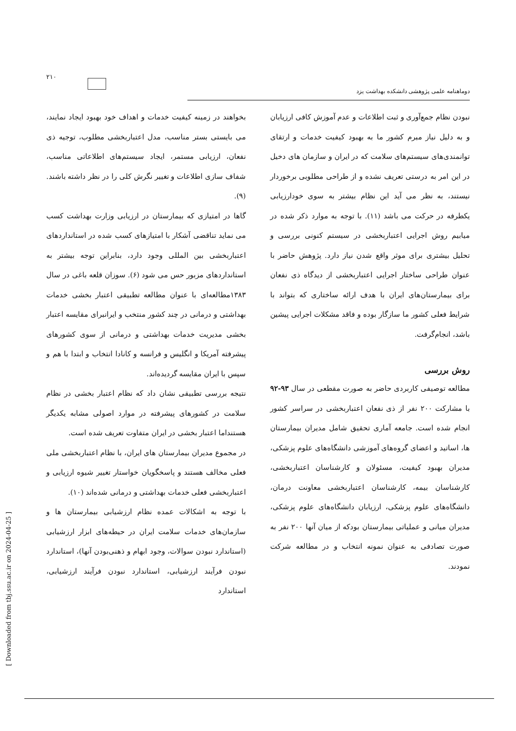۲۱۰
دوماهنامه علمی پژوهشی دانشکده بهداشت یزد
بخواهند در زمینه کیفیت خدمات و اهداف خود بهبود ایجاد نمایند، می بایستی بستر مناسب، مدل اعتباربخشی مطلوب، توجیه ذی نفعان، ارزیابی مستمر، ایجاد سیستم‌های اطلاعاتی مناسب، شفاف سازی اطلاعات و تغییر نگرش کلی را در نظر داشته باشند. (۹).
گاها در امتیازی که بیمارستان در ارزیابی وزارت بهداشت کسب می نماید تناقضی آشکار با امتیازهای کسب شده در استانداردهای اعتباربخشی بین المللی وجود دارد، بنابراین توجه بیشتر به استانداردهای مزبور حس می شود (۶). سوزان قلعه باغی در سال ۱۳۸۳مطالعه‌ای با عنوان مطالعه تطبیقی اعتبار بخشی خدمات بهداشتی و درمانی در چند کشور منتخب و ایرانبرای مقایسه اعتبار بخشی مدیریت خدمات بهداشتی و درمانی از سوی کشورهای پیشرفته آمریکا و انگلیس و فرانسه و کانادا انتخاب و ابتدا با هم و سپس با ایران مقایسه گردیده‌اند.
نتیجه بررسی تطبیقی نشان داد که نظام اعتبار بخشی در نظام سلامت در کشورهای پیشرفته در موارد اصولی مشابه یکدیگر هستنداما اعتبار بخشی در ایران متفاوت تعریف شده است.
در مجموع مدیران بیمارستان های ایران، با نظام اعتباربخشی ملی فعلی مخالف هستند و پاسخگویان خواستار تغییر شیوه ارزیابی و اعتباربخشی فعلی خدمات بهداشتی و درمانی شده‌اند (۱۰).
با توجه به اشکالات عمده نظام ارزشیابی بیمارستان ها و سازمان‌های خدمات سلامت ایران در حیطه‌های ابزار ارزشیابی (استاندارد نبودن سوالات، وجود ابهام و ذهنی‌بودن آنها)، استاندارد نبودن فرآیند ارزشیابی، استاندارد نبودن فرآیند ارزشیابی، استاندارد
نبودن نظام جمع‌آوری و ثبت اطلاعات و عدم آموزش کافی ارزیابان و به دلیل نیاز مبرم کشور ما به بهبود کیفیت خدمات و ارتقای توانمندی‌های سیستم‌های سلامت که در ایران و سازمان های دخیل در این امر به درستی تعریف نشده و از طراحی مطلوبی برخوردار نیستند، به نظر می آید این نظام بیشتر به سوی خودارزیابی یکطرفه در حرکت می باشد (۱۱). با توجه به موارد ذکر شده در میابیم روش اجرایی اعتباربخشی در سیستم کنونی بررسی و تحلیل بیشتری برای موثر واقع شدن نیاز دارد. پژوهش حاضر با عنوان طراحی ساختار اجرایی اعتباربخشی از دیدگاه ذی نفعان برای بیمارستان‌های ایران با هدف ارائه ساختاری که بتواند با شرایط فعلی کشور ما سازگار بوده و فاقد مشکلات اجرایی پیشین باشد، انجام‌گرفت.
روش بررسی
مطالعه توصیفی کاربردی حاضر به صورت مقطعی در سال ۹۳-۹۲ با مشارکت ۲۰۰ نفر از ذی نفعان اعتباربخشی در سراسر کشور انجام شده است. جامعه آماری تحقیق شامل مدیران بیمارستان ها، اساتید و اعضای گروه‌های آموزشی دانشگاه‌های علوم پزشکی، مدیران بهبود کیفیت، مسئولان و کارشناسان اعتباربخشی، کارشناسان بیمه، کارشناسان اعتباربخشی معاونت درمان، دانشگاه‌های علوم پزشکی، ارزیابان دانشگاه‌های علوم پزشکی، مدیران میانی و عملیاتی بیمارستان بودکه از میان آنها ۲۰۰ نفر به صورت تصادفی به عنوان نمونه انتخاب و در مطالعه شرکت نمودند.
[ Downloaded from tbj.ssu.ac.ir on 2024-04-25 ]